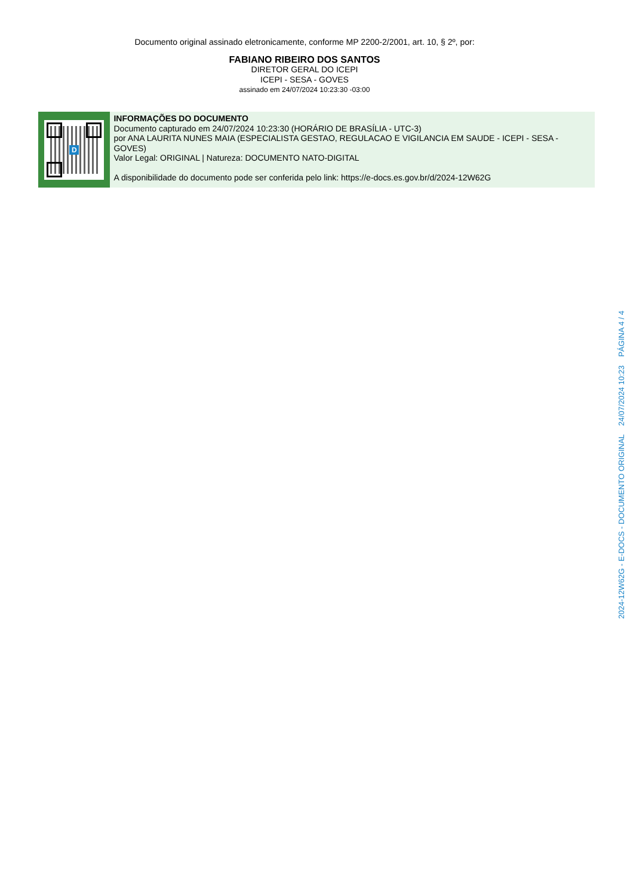Documento original assinado eletronicamente, conforme MP 2200-2/2001, art. 10, § 2º, por:
FABIANO RIBEIRO DOS SANTOS
DIRETOR GERAL DO ICEPI
ICEPI - SESA - GOVES
assinado em 24/07/2024 10:23:30 -03:00
D
INFORMAÇÕES DO DOCUMENTO
Documento capturado em 24/07/2024 10:23:30 (HORÁRIO DE BRASÍLIA - UTC-3)
por ANA LAURITA NUNES MAIA (ESPECIALISTA GESTAO, REGULACAO E VIGILANCIA EM SAUDE - ICEPI - SESA - GOVES)
Valor Legal: ORIGINAL | Natureza: DOCUMENTO NATO-DIGITAL
A disponibilidade do documento pode ser conferida pelo link: https://e-docs.es.gov.br/d/2024-12W62G
2024-12W62G - E-DOCS - DOCUMENTO ORIGINAL 24/07/2024 10:23 PÁGINA 4 / 4